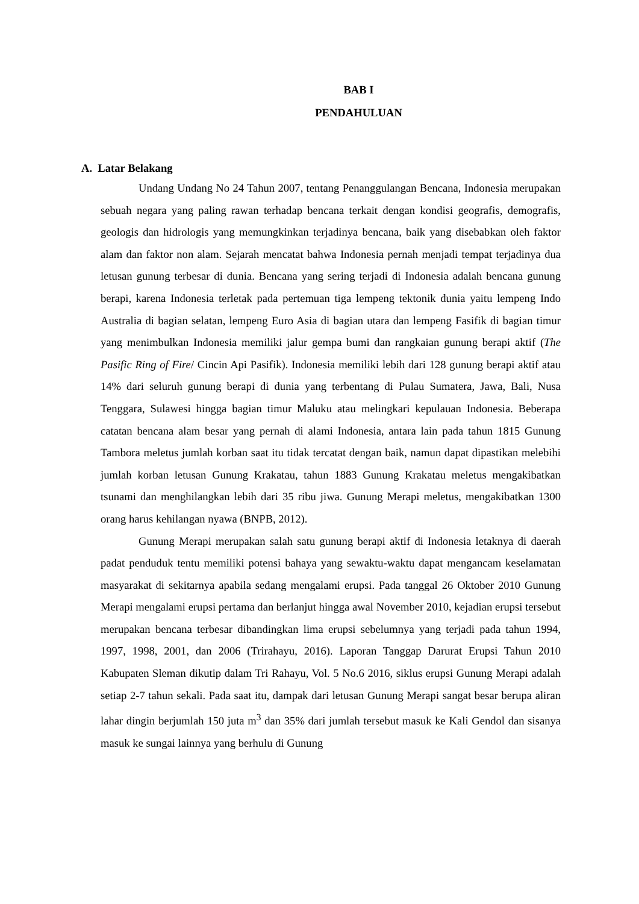BAB I
PENDAHULUAN
A. Latar Belakang
Undang Undang No 24 Tahun 2007, tentang Penanggulangan Bencana, Indonesia merupakan sebuah negara yang paling rawan terhadap bencana terkait dengan kondisi geografis, demografis, geologis dan hidrologis yang memungkinkan terjadinya bencana, baik yang disebabkan oleh faktor alam dan faktor non alam. Sejarah mencatat bahwa Indonesia pernah menjadi tempat terjadinya dua letusan gunung terbesar di dunia. Bencana yang sering terjadi di Indonesia adalah bencana gunung berapi, karena Indonesia terletak pada pertemuan tiga lempeng tektonik dunia yaitu lempeng Indo Australia di bagian selatan, lempeng Euro Asia di bagian utara dan lempeng Fasifik di bagian timur yang menimbulkan Indonesia memiliki jalur gempa bumi dan rangkaian gunung berapi aktif (The Pasific Ring of Fire/ Cincin Api Pasifik). Indonesia memiliki lebih dari 128 gunung berapi aktif atau 14% dari seluruh gunung berapi di dunia yang terbentang di Pulau Sumatera, Jawa, Bali, Nusa Tenggara, Sulawesi hingga bagian timur Maluku atau melingkari kepulauan Indonesia. Beberapa catatan bencana alam besar yang pernah di alami Indonesia, antara lain pada tahun 1815 Gunung Tambora meletus jumlah korban saat itu tidak tercatat dengan baik, namun dapat dipastikan melebihi jumlah korban letusan Gunung Krakatau, tahun 1883 Gunung Krakatau meletus mengakibatkan tsunami dan menghilangkan lebih dari 35 ribu jiwa. Gunung Merapi meletus, mengakibatkan 1300 orang harus kehilangan nyawa (BNPB, 2012).
Gunung Merapi merupakan salah satu gunung berapi aktif di Indonesia letaknya di daerah padat penduduk tentu memiliki potensi bahaya yang sewaktu-waktu dapat mengancam keselamatan masyarakat di sekitarnya apabila sedang mengalami erupsi. Pada tanggal 26 Oktober 2010 Gunung Merapi mengalami erupsi pertama dan berlanjut hingga awal November 2010, kejadian erupsi tersebut merupakan bencana terbesar dibandingkan lima erupsi sebelumnya yang terjadi pada tahun 1994, 1997, 1998, 2001, dan 2006 (Trirahayu, 2016). Laporan Tanggap Darurat Erupsi Tahun 2010 Kabupaten Sleman dikutip dalam Tri Rahayu, Vol. 5 No.6 2016, siklus erupsi Gunung Merapi adalah setiap 2-7 tahun sekali. Pada saat itu, dampak dari letusan Gunung Merapi sangat besar berupa aliran lahar dingin berjumlah 150 juta m<sup>3</sup> dan 35% dari jumlah tersebut masuk ke Kali Gendol dan sisanya masuk ke sungai lainnya yang berhulu di Gunung